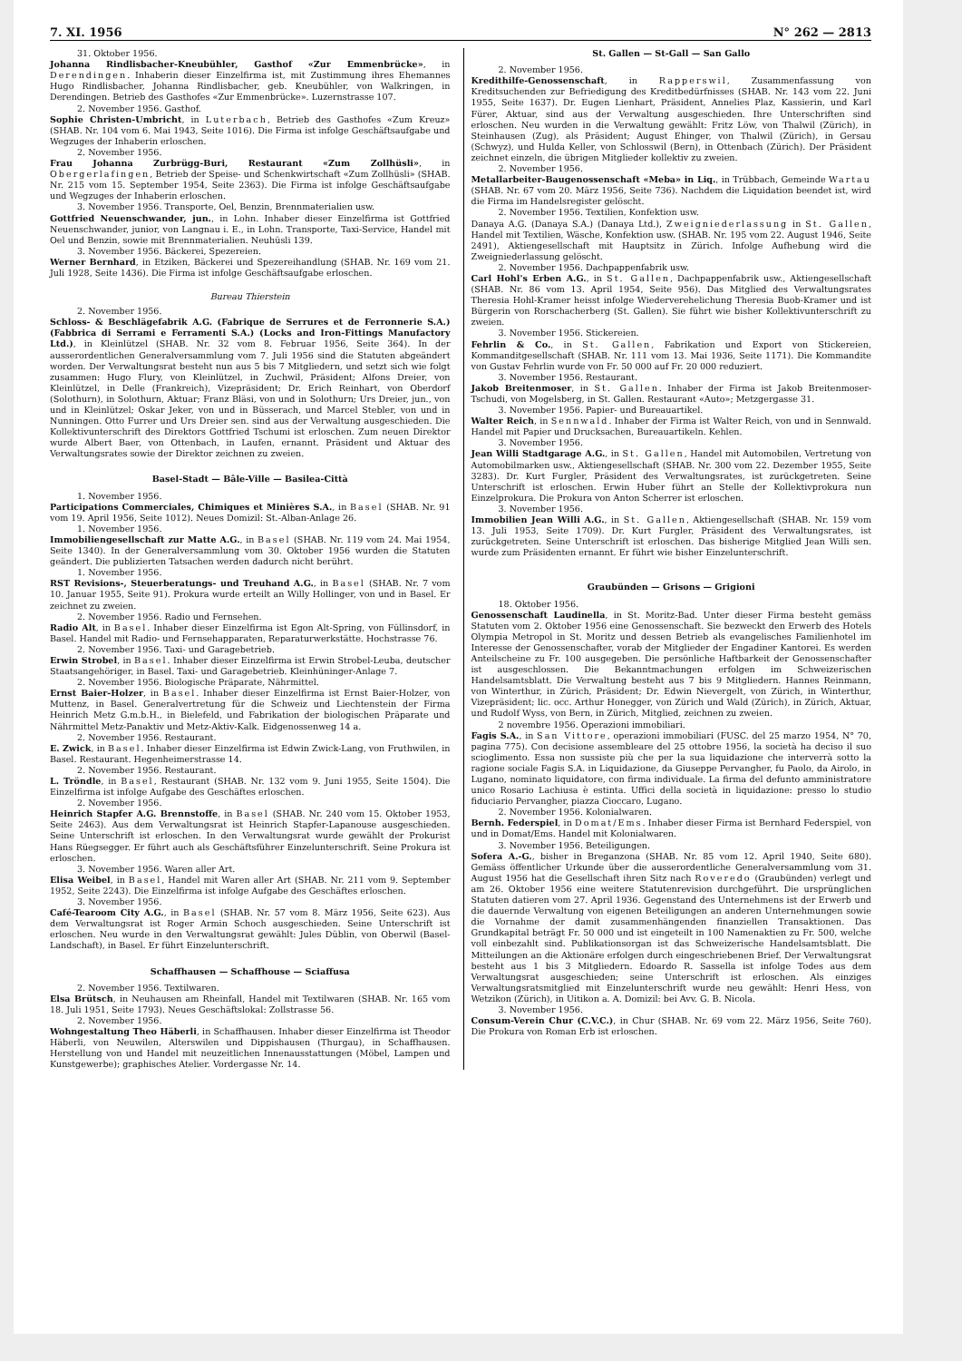7. XI. 1956 N° 262 — 2813
31. Oktober 1956.
Johanna Rindlisbacher-Kneubühler, Gasthof «Zur Emmenbrücke», in Derendingen. Inhaberin dieser Einzelfirma ist, mit Zustimmung ihres Ehemannes Hugo Rindlisbacher, Johanna Rindlisbacher, geb. Kneubühler, von Walkringen, in Derendingen. Betrieb des Gasthofes «Zur Emmenbrücke». Luzernstrasse 107.
2. November 1956. Gasthof.
Sophie Christen-Umbricht, in Luterbach, Betrieb des Gasthofes «Zum Kreuz» (SHAB. Nr. 104 vom 6. Mai 1943, Seite 1016). Die Firma ist infolge Geschäftsaufgabe und Wegzuges der Inhaberin erloschen.
2. November 1956.
Frau Johanna Zurbrügg-Buri, Restaurant «Zum Zollhüsli», in Obergerlafingen, Betrieb der Speise- und Schenkwirtschaft «Zum Zollhüsli» (SHAB. Nr. 215 vom 15. September 1954, Seite 2363). Die Firma ist infolge Geschäftsaufgabe und Wegzuges der Inhaberin erloschen.
3. November 1956. Transporte, Oel, Benzin, Brennmaterialien usw.
Gottfried Neuenschwander, jun., in Lohn. Inhaber dieser Einzelfirma ist Gottfried Neuenschwander, junior, von Langnau i. E., in Lohn. Transporte, Taxi-Service, Handel mit Oel und Benzin, sowie mit Brennmaterialien. Neuhüsli 139.
3. November 1956. Bäckerei, Spezereien.
Werner Bernhard, in Etziken, Bäckerei und Spezereihandlung (SHAB. Nr. 169 vom 21. Juli 1928, Seite 1436). Die Firma ist infolge Geschäftsaufgabe erloschen.
Bureau Thierstein
2. November 1956.
Schloss- & Beschlägefabrik A.G. (Fabrique de Serrures et de Ferronnerie S.A.) (Fabbrica di Serrami e Ferramenti S.A.) (Locks and Iron-Fittings Manufactory Ltd.), in Kleinlützel (SHAB. Nr. 32 vom 8. Februar 1956, Seite 364). In der ausserordentlichen Generalversammlung vom 7. Juli 1956 sind die Statuten abgeändert worden. Der Verwaltungsrat besteht nun aus 5 bis 7 Mitgliedern, und setzt sich wie folgt zusammen: Hugo Flury, von Kleinlützel, in Zuchwil, Präsident; Alfons Dreier, von Kleinlützel, in Delle (Frankreich), Vizepräsident; Dr. Erich Reinhart, von Oberdorf (Solothurn), in Solothurn, Aktuar; Franz Bläsi, von und in Solothurn; Urs Dreier, jun., von und in Kleinlützel; Oskar Jeker, von und in Büsserach, und Marcel Stebler, von und in Nunningen. Otto Furrer und Urs Dreier sen. sind aus der Verwaltung ausgeschieden. Die Kollektivunterschrift des Direktors Gottfried Tschumi ist erloschen. Zum neuen Direktor wurde Albert Baer, von Ottenbach, in Laufen, ernannt. Präsident und Aktuar des Verwaltungsrates sowie der Direktor zeichnen zu zweien.
Basel-Stadt — Bâle-Ville — Basilea-Città
1. November 1956.
Participations Commerciales, Chimiques et Minières S.A., in Basel (SHAB. Nr. 91 vom 19. April 1956, Seite 1012). Neues Domizil: St.-Alban-Anlage 26.
1. November 1956.
Immobiliengesellschaft zur Matte A.G., in Basel (SHAB. Nr. 119 vom 24. Mai 1954, Seite 1340). In der Generalversammlung vom 30. Oktober 1956 wurden die Statuten geändert. Die publizierten Tatsachen werden dadurch nicht berührt.
1. November 1956.
RST Revisions-, Steuerberatungs- und Treuhand A.G., in Basel (SHAB. Nr. 7 vom 10. Januar 1955, Seite 91). Prokura wurde erteilt an Willy Hollinger, von und in Basel. Er zeichnet zu zweien.
2. November 1956. Radio und Fernsehen.
Radio Alt, in Basel. Inhaber dieser Einzelfirma ist Egon Alt-Spring, von Füllinsdorf, in Basel. Handel mit Radio- und Fernsehapparaten, Reparaturwerkstätte. Hochstrasse 76.
2. November 1956. Taxi- und Garagebetrieb.
Erwin Strobel, in Basel. Inhaber dieser Einzelfirma ist Erwin Strobel-Leuba, deutscher Staatsangehöriger, in Basel. Taxi- und Garagebetrieb. Kleinhüninger-Anlage 7.
2. November 1956. Biologische Präparate, Nährmittel.
Ernst Baier-Holzer, in Basel. Inhaber dieser Einzelfirma ist Ernst Baier-Holzer, von Muttenz, in Basel. Generalvertretung für die Schweiz und Liechtenstein der Firma Heinrich Metz G.m.b.H., in Bielefeld, und Fabrikation der biologischen Präparate und Nährmittel Metz-Panaktiv und Metz-Aktiv-Kalk. Eidgenossenweg 14 a.
2. November 1956. Restaurant.
E. Zwick, in Basel. Inhaber dieser Einzelfirma ist Edwin Zwick-Lang, von Fruthwilen, in Basel. Restaurant. Hegenheimerstrasse 14.
2. November 1956. Restaurant.
L. Tröndle, in Basel, Restaurant (SHAB. Nr. 132 vom 9. Juni 1955, Seite 1504). Die Einzelfirma ist infolge Aufgabe des Geschäftes erloschen.
2. November 1956.
Heinrich Stapfer A.G. Brennstoffe, in Basel (SHAB. Nr. 240 vom 15. Oktober 1953, Seite 2463). Aus dem Verwaltungsrat ist Heinrich Stapfer-Lapanouse ausgeschieden. Seine Unterschrift ist erloschen. In den Verwaltungsrat wurde gewählt der Prokurist Hans Rüegsegger. Er führt auch als Geschäftsführer Einzelunterschrift. Seine Prokura ist erloschen.
3. November 1956. Waren aller Art.
Elisa Weibel, in Basel, Handel mit Waren aller Art (SHAB. Nr. 211 vom 9. September 1952, Seite 2243). Die Einzelfirma ist infolge Aufgabe des Geschäftes erloschen.
3. November 1956.
Café-Tearoom City A.G., in Basel (SHAB. Nr. 57 vom 8. März 1956, Seite 623). Aus dem Verwaltungsrat ist Roger Armin Schoch ausgeschieden. Seine Unterschrift ist erloschen. Neu wurde in den Verwaltungsrat gewählt: Jules Düblin, von Oberwil (Basel-Landschaft), in Basel. Er führt Einzelunterschrift.
Schaffhausen — Schaffhouse — Sciaffusa
2. November 1956. Textilwaren.
Elsa Brütsch, in Neuhausen am Rheinfall, Handel mit Textilwaren (SHAB. Nr. 165 vom 18. Juli 1951, Seite 1793). Neues Geschäftslokal: Zollstrasse 56.
2. November 1956.
Wohngestaltung Theo Häberli, in Schaffhausen. Inhaber dieser Einzelfirma ist Theodor Häberli, von Neuwilen, Alterswilen und Dippishausen (Thurgau), in Schaffhausen. Herstellung von und Handel mit neuzeitlichen Innenausstattungen (Möbel, Lampen und Kunstgewerbe); graphisches Atelier. Vordergasse Nr. 14.
St. Gallen — St-Gall — San Gallo
2. November 1956.
Kredithilfe-Genossenschaft, in Rapperswil, Zusammenfassung von Kreditsuchenden zur Befriedigung des Kreditbedürfnisses (SHAB. Nr. 143 vom 22. Juni 1955, Seite 1637). Dr. Eugen Lienhart, Präsident, Annelies Plaz, Kassierin, und Karl Fürer, Aktuar, sind aus der Verwaltung ausgeschieden. Ihre Unterschriften sind erloschen. Neu wurden in die Verwaltung gewählt: Fritz Löw, von Thalwil (Zürich), in Steinhausen (Zug), als Präsident; August Ehinger, von Thalwil (Zürich), in Gersau (Schwyz), und Hulda Keller, von Schlosswil (Bern), in Ottenbach (Zürich). Der Präsident zeichnet einzeln, die übrigen Mitglieder kollektiv zu zweien.
2. November 1956.
Metallarbeiter-Baugenossenschaft «Meba» in Liq., in Trübbach, Gemeinde Wartau (SHAB. Nr. 67 vom 20. März 1956, Seite 736). Nachdem die Liquidation beendet ist, wird die Firma im Handelsregister gelöscht.
2. November 1956. Textilien, Konfektion usw.
Danaya A.G. (Danaya S.A.) (Danaya Ltd.), Zweigniederlassung in St. Gallen, Handel mit Textilien, Wäsche, Konfektion usw. (SHAB. Nr. 195 vom 22. August 1946, Seite 2491), Aktiengesellschaft mit Hauptsitz in Zürich. Infolge Aufhebung wird die Zweigniederlassung gelöscht.
2. November 1956. Dachpappenfabrik usw.
Carl Hohl's Erben A.G., in St. Gallen, Dachpappenfabrik usw., Aktiengesellschaft (SHAB. Nr. 86 vom 13. April 1954, Seite 956). Das Mitglied des Verwaltungsrates Theresia Hohl-Kramer heisst infolge Wiederverehelichung Theresia Buob-Kramer und ist Bürgerin von Rorschacherberg (St. Gallen). Sie führt wie bisher Kollektivunterschrift zu zweien.
3. November 1956. Stickereien.
Fehrlin & Co., in St. Gallen, Fabrikation und Export von Stickereien, Kommanditgesellschaft (SHAB. Nr. 111 vom 13. Mai 1936, Seite 1171). Die Kommandite von Gustav Fehrlin wurde von Fr. 50 000 auf Fr. 20 000 reduziert.
3. November 1956. Restaurant.
Jakob Breitenmoser, in St. Gallen. Inhaber der Firma ist Jakob Breitenmoser-Tschudi, von Mogelsberg, in St. Gallen. Restaurant «Auto»; Metzgergasse 31.
3. November 1956. Papier- und Bureauartikel.
Walter Reich, in Sennwald. Inhaber der Firma ist Walter Reich, von und in Sennwald. Handel mit Papier und Drucksachen, Bureauartikeln. Kehlen.
3. November 1956.
Jean Willi Stadtgarage A.G., in St. Gallen, Handel mit Automobilen, Vertretung von Automobilmarken usw., Aktiengesellschaft (SHAB. Nr. 300 vom 22. Dezember 1955, Seite 3283). Dr. Kurt Furgler, Präsident des Verwaltungsrates, ist zurückgetreten. Seine Unterschrift ist erloschen. Erwin Huber führt an Stelle der Kollektivprokura nun Einzelprokura. Die Prokura von Anton Scherrer ist erloschen.
3. November 1956.
Immobilien Jean Willi A.G., in St. Gallen, Aktiengesellschaft (SHAB. Nr. 159 vom 13. Juli 1953, Seite 1709). Dr. Kurt Furgler, Präsident des Verwaltungsrates, ist zurückgetreten. Seine Unterschrift ist erloschen. Das bisherige Mitglied Jean Willi sen. wurde zum Präsidenten ernannt. Er führt wie bisher Einzelunterschrift.
Graubünden — Grisons — Grigioni
18. Oktober 1956.
Genossenschaft Laudinella, in St. Moritz-Bad. Unter dieser Firma besteht gemäss Statuten vom 2. Oktober 1956 eine Genossenschaft. Sie bezweckt den Erwerb des Hotels Olympia Metropol in St. Moritz und dessen Betrieb als evangelisches Familienhotel im Interesse der Genossenschafter, vorab der Mitglieder der Engadiner Kantorei. Es werden Anteilscheine zu Fr. 100 ausgegeben. Die persönliche Haftbarkeit der Genossenschafter ist ausgeschlossen. Die Bekanntmachungen erfolgen im Schweizerischen Handelsamtsblatt. Die Verwaltung besteht aus 7 bis 9 Mitgliedern. Hannes Reinmann, von Winterthur, in Zürich, Präsident; Dr. Edwin Nievergelt, von Zürich, in Winterthur, Vizepräsident; lic. occ. Arthur Honegger, von Zürich und Wald (Zürich), in Zürich, Aktuar, und Rudolf Wyss, von Bern, in Zürich, Mitglied, zeichnen zu zweien.
2 novembre 1956. Operazioni immobiliari.
Fagis S.A., in San Vittore, operazioni immobiliari (FUSC. del 25 marzo 1954, N° 70, pagina 775). Con decisione assembleare del 25 ottobre 1956, la società ha deciso il suo scioglimento. Essa non sussiste più che per la sua liquidazione che interverrà sotto la ragione sociale Fagis S.A. in Liquidazione, da Giuseppe Pervangher, fu Paolo, da Airolo, in Lugano, nominato liquidatore, con firma individuale. La firma del defunto amministratore unico Rosario Lachiusa è estinta. Uffici della società in liquidazione: presso lo studio fiduciario Pervangher, piazza Cioccaro, Lugano.
2. November 1956. Kolonialwaren.
Bernh. Federspiel, in Domat/Ems. Inhaber dieser Firma ist Bernhard Federspiel, von und in Domat/Ems. Handel mit Kolonialwaren.
3. November 1956. Beteiligungen.
Sofera A.-G., bisher in Breganzona (SHAB. Nr. 85 vom 12. April 1940, Seite 680). Gemäss öffentlicher Urkunde über die ausserordentliche Generalversammlung vom 31. August 1956 hat die Gesellschaft ihren Sitz nach Roveredo (Graubünden) verlegt und am 26. Oktober 1956 eine weitere Statutenrevision durchgeführt. Die ursprünglichen Statuten datieren vom 27. April 1936. Gegenstand des Unternehmens ist der Erwerb und die dauernde Verwaltung von eigenen Beteiligungen an anderen Unternehmungen sowie die Vornahme der damit zusammenhängenden finanziellen Transaktionen. Das Grundkapital beträgt Fr. 50 000 und ist eingeteilt in 100 Namenaktien zu Fr. 500, welche voll einbezahlt sind. Publikationsorgan ist das Schweizerische Handelsamtsblatt. Die Mitteilungen an die Aktionäre erfolgen durch eingeschriebenen Brief. Der Verwaltungsrat besteht aus 1 bis 3 Mitgliedern. Edoardo R. Sassella ist infolge Todes aus dem Verwaltungsrat ausgeschieden; seine Unterschrift ist erloschen. Als einziges Verwaltungsratsmitglied mit Einzelunterschrift wurde neu gewählt: Henri Hess, von Wetzikon (Zürich), in Uitikon a. A. Domizil: bei Avv. G. B. Nicola.
3. November 1956.
Consum-Verein Chur (C.V.C.), in Chur (SHAB. Nr. 69 vom 22. März 1956, Seite 760). Die Prokura von Roman Erb ist erloschen.